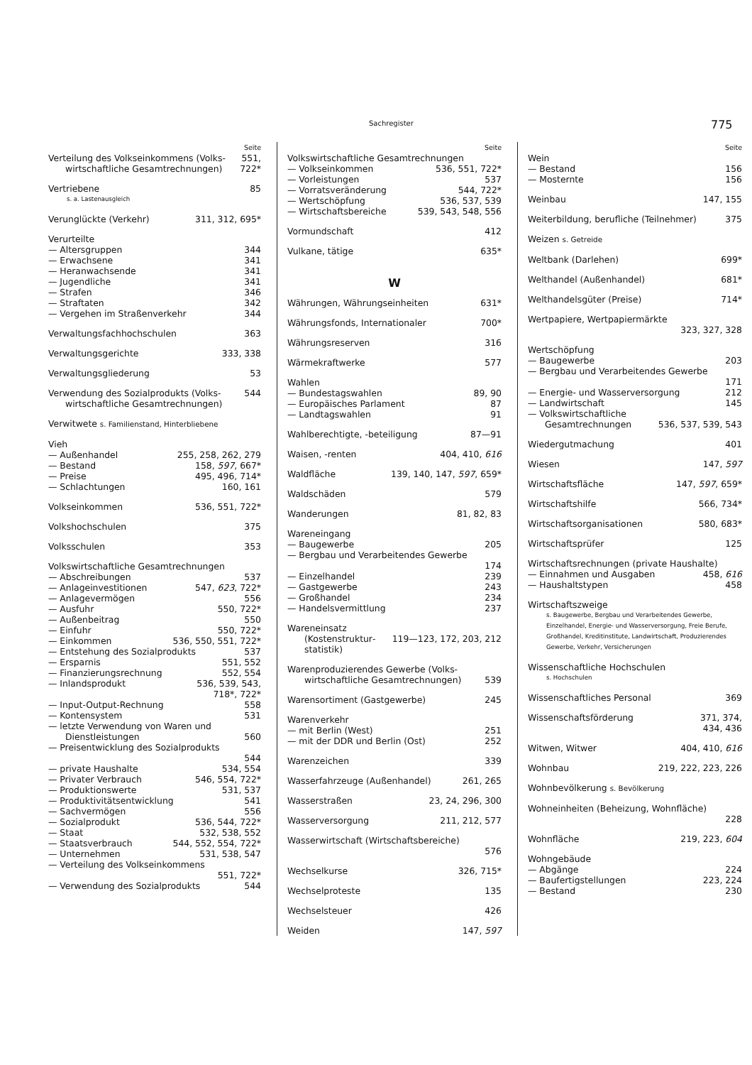Sachregister 775
Seite
Verteilung des Volkseinkommens (Volks­wirtschaftliche Gesamtrechnungen) 551,
722*
Vertriebene 85
s. a. Lastenausgleich
Verunglückte (Verkehr) 311, 312, 695*
Verurteilte
— Altersgruppen 344
— Erwachsene 341
— Heranwachsende 341
— Jugendliche 341
— Strafen 346
— Straftaten 342
— Vergehen im Straßenverkehr 344
Verwaltungsfachhochschulen 363
Verwaltungsgerichte 333, 338
Verwaltungsgliederung 53
Verwendung des Sozialprodukts (Volks­wirtschaftliche Gesamtrechnungen) 544
Verwitwete s. Familienstand, Hinterbliebene
Vieh
— Außenhandel 255, 258, 262, 279
— Bestand 158, 597, 667*
— Preise 495, 496, 714*
— Schlachtungen 160, 161
Volkseinkommen 536, 551, 722*
Volkshochschulen 375
Volksschulen 353
Volkswirtschaftliche Gesamtrechnungen
— Abschreibungen 537
— Anlageinvestitionen 547, 623, 722*
— Anlagevermögen 556
— Ausfuhr 550, 722*
— Außenbeitrag 550
— Einfuhr 550, 722*
— Einkommen 536, 550, 551, 722*
— Entstehung des Sozialprodukts 537
— Ersparnis 551, 552
— Finanzierungsrechnung 552, 554
— Inlandsprodukt 536, 539, 543,
718*, 722*
— Input-Output-Rechnung 558
— Kontensystem 531
— letzte Verwendung von Waren und Dienstleistungen
560
— Preisentwicklung des Sozialprodukts
544
— private Haushalte 534, 554
— Privater Verbrauch 546, 554, 722*
— Produktionswerte 531, 537
— Produktivitätsentwicklung 541
— Sachvermögen 556
— Sozialprodukt 536, 544, 722*
— Staat 532, 538, 552
— Staatsverbrauch 544, 552, 554, 722*
— Unternehmen 531, 538, 547
— Verteilung des Volkseinkommens
551, 722*
— Verwendung des Sozialprodukts 544
Seite
Volkswirtschaftliche Gesamtrechnungen
— Volkseinkommen 536, 551, 722*
— Vorleistungen 537
— Vorratsveränderung 544, 722*
— Wertschöpfung 536, 537, 539
— Wirtschaftsbereiche 539, 543, 548, 556
Vormundschaft 412
Vulkane, tätige 635*
W
Währungen, Währungseinheiten 631*
Währungsfonds, Internationaler 700*
Währungsreserven 316
Wärmekraftwerke 577
Wahlen
— Bundestagswahlen 89, 90
— Europäisches Parlament 87
— Landtagswahlen 91
Wahlberechtigte, -beteiligung 87—91
Waisen, -renten 404, 410, 616
Waldfläche 139, 140, 147, 597, 659*
Waldschäden 579
Wanderungen 81, 82, 83
Wareneingang
— Baugewerbe 205
— Bergbau und Verarbeitendes Gewerbe
174
— Einzelhandel 239
— Gastgewerbe 243
— Großhandel 234
— Handelsvermittlung 237
Wareneinsatz (Kostenstruktur­statistik)
119—123, 172, 203, 212
Warenproduzierendes Gewerbe (Volks­wirtschaftliche Gesamtrechnungen)
539
Warensortiment (Gastgewerbe) 245
Warenverkehr
— mit Berlin (West) 251
— mit der DDR und Berlin (Ost) 252
Warenzeichen 339
Wasserfahrzeuge (Außenhandel) 261, 265
Wasserstraßen 23, 24, 296, 300
Wasserversorgung 211, 212, 577
Wasserwirtschaft (Wirtschafts­bereiche)
576
Wechselkurse 326, 715*
Wechselproteste 135
Wechselsteuer 426
Weiden 147, 597
Seite
Wein
— Bestand 156
— Mosternte 156
Weinbau 147, 155
Weiterbildung, berufliche (Teilnehmer) 375
Weizen s. Getreide
Weltbank (Darlehen) 699*
Welthandel (Außenhandel) 681*
Welthandelsgüter (Preise) 714*
Wertpapiere, Wertpapiermärkte
323, 327, 328
Wertschöpfung
— Baugewerbe 203
— Bergbau und Verarbeitendes Gewerbe
171
— Energie- und Wasserversorgung 212
— Landwirtschaft 145
— Volkswirtschaftliche Gesamtrechnungen
536, 537, 539, 543
Wiedergutmachung 401
Wiesen 147, 597
Wirtschaftsfläche 147, 597, 659*
Wirtschaftshilfe 566, 734*
Wirtschaftsorganisationen 580, 683*
Wirtschaftsprüfer 125
Wirtschaftsrechnungen (private Haushalte)
— Einnahmen und Ausgaben 458, 616
— Haushaltstypen 458
Wirtschaftszweige
s. Baugewerbe, Bergbau und Verarbeitendes Gewerbe, Einzelhandel, Energie- und Wasser­versorgung, Freie Berufe, Großhandel, Kreditinstitute, Landwirtschaft, Produzierendes Gewerbe, Verkehr, Versicherungen
Wissenschaftliche Hochschulen
s. Hochschulen
Wissenschaftliches Personal 369
Wissenschaftsförderung 371, 374,
434, 436
Witwen, Witwer 404, 410, 616
Wohnbau 219, 222, 223, 226
Wohnbevölkerung s. Bevölkerung
Wohneinheiten (Beheizung, Wohnfläche)
228
Wohnfläche 219, 223, 604
Wohngebäude
— Abgänge 224
— Baufertigstellungen 223, 224
— Bestand 230